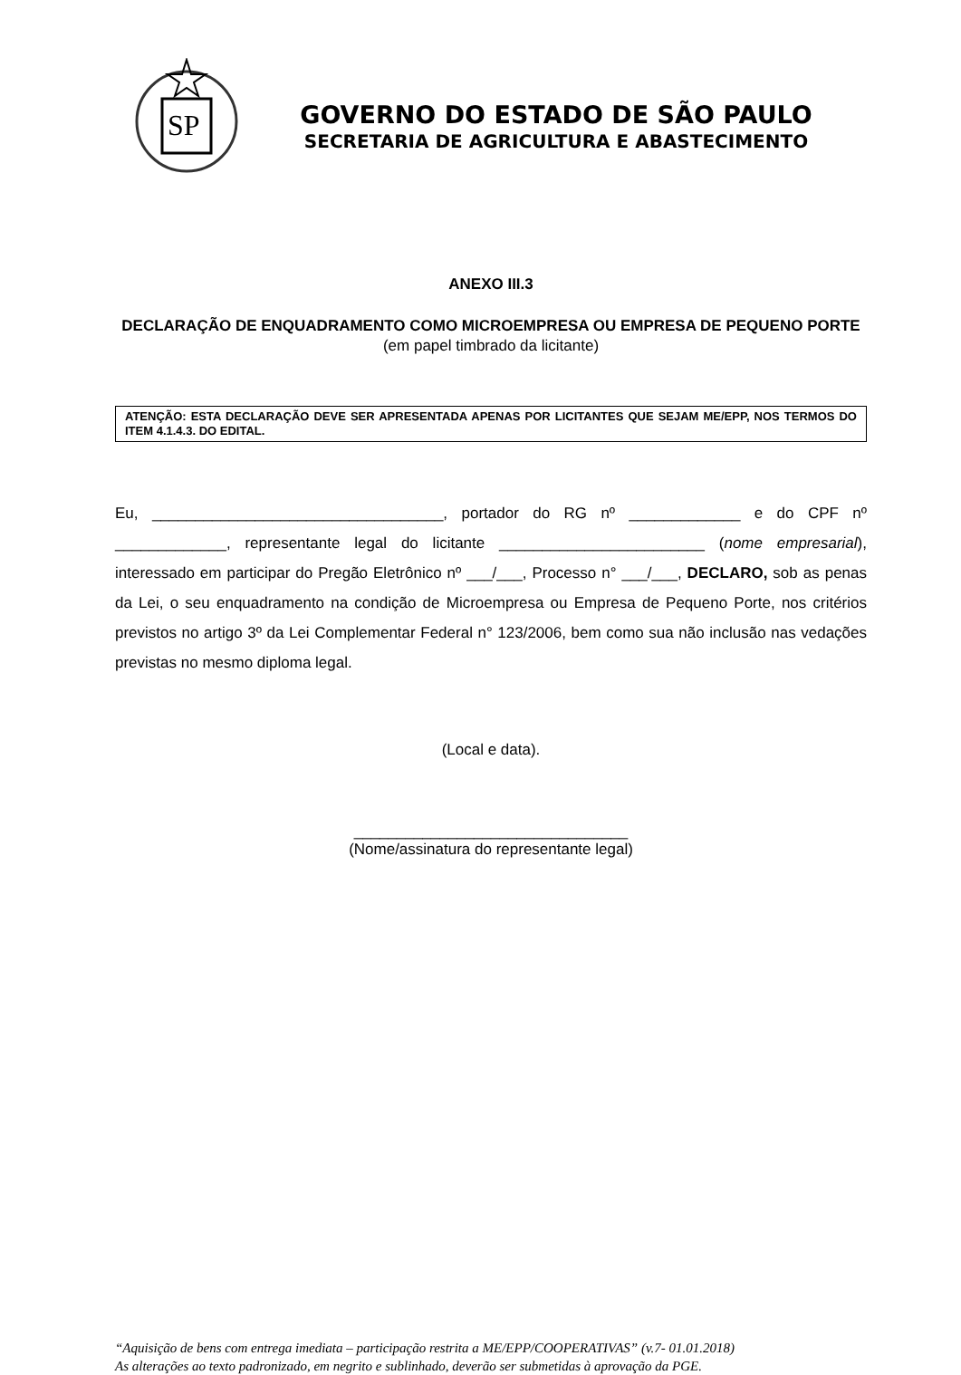SP
GOVERNO DO ESTADO DE SÃO PAULO
SECRETARIA DE AGRICULTURA E ABASTECIMENTO
ANEXO III.3
DECLARAÇÃO DE ENQUADRAMENTO COMO MICROEMPRESA OU EMPRESA DE PEQUENO PORTE
(em papel timbrado da licitante)
ATENÇÃO: ESTA DECLARAÇÃO DEVE SER APRESENTADA APENAS POR LICITANTES QUE SEJAM ME/EPP, NOS TERMOS DO ITEM 4.1.4.3. DO EDITAL.
Eu, __________________________________, portador do RG nº _____________ e do CPF nº _____________, representante legal do licitante ________________________ (nome empresarial), interessado em participar do Pregão Eletrônico nº ___/___, Processo n° ___/___, DECLARO, sob as penas da Lei, o seu enquadramento na condição de Microempresa ou Empresa de Pequeno Porte, nos critérios previstos no artigo 3º da Lei Complementar Federal n° 123/2006, bem como sua não inclusão nas vedações previstas no mesmo diploma legal.
(Local e data).
________________________________
(Nome/assinatura do representante legal)
“Aquisição de bens com entrega imediata – participação restrita a ME/EPP/COOPERATIVAS” (v.7- 01.01.2018)
As alterações ao texto padronizado, em negrito e sublinhado, deverão ser submetidas à aprovação da PGE.